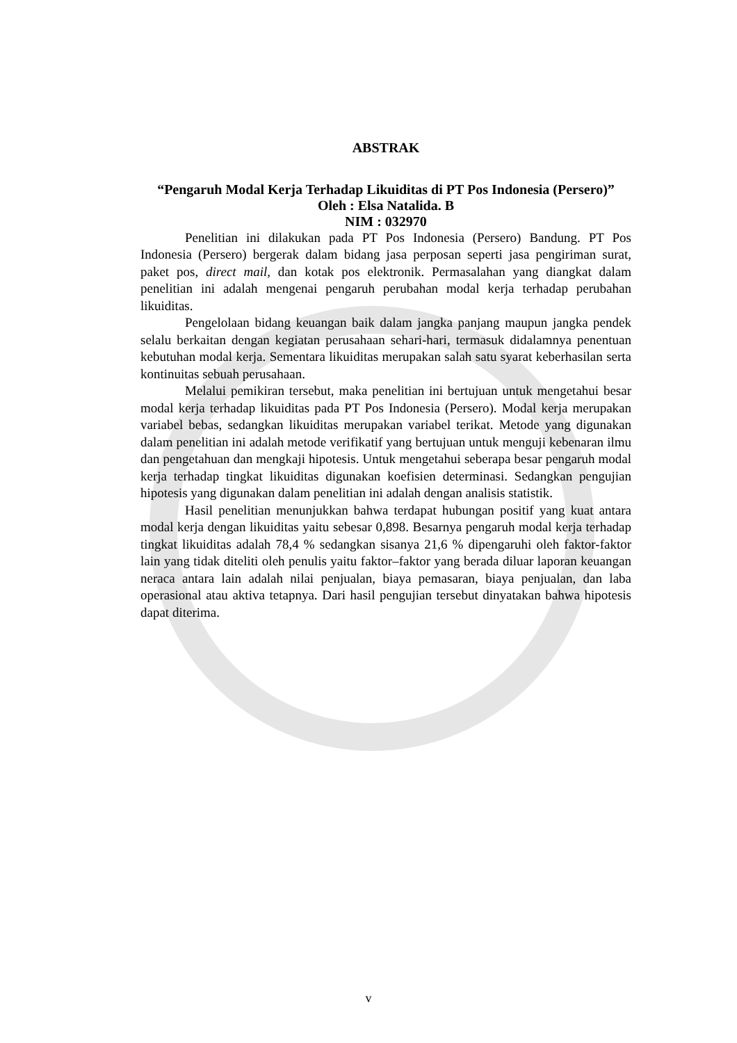ABSTRAK
“Pengaruh Modal Kerja Terhadap Likuiditas di PT Pos Indonesia (Persero)”
Oleh : Elsa Natalida. B
NIM : 032970
Penelitian ini dilakukan pada PT Pos Indonesia (Persero) Bandung. PT Pos Indonesia (Persero) bergerak dalam bidang jasa perposan seperti jasa pengiriman surat, paket pos, direct mail, dan kotak pos elektronik. Permasalahan yang diangkat dalam penelitian ini adalah mengenai pengaruh perubahan modal kerja terhadap perubahan likuiditas.
Pengelolaan bidang keuangan baik dalam jangka panjang maupun jangka pendek selalu berkaitan dengan kegiatan perusahaan sehari-hari, termasuk didalamnya penentuan kebutuhan modal kerja. Sementara likuiditas merupakan salah satu syarat keberhasilan serta kontinuitas sebuah perusahaan.
Melalui pemikiran tersebut, maka penelitian ini bertujuan untuk mengetahui besar modal kerja terhadap likuiditas pada PT Pos Indonesia (Persero). Modal kerja merupakan variabel bebas, sedangkan likuiditas merupakan variabel terikat. Metode yang digunakan dalam penelitian ini adalah metode verifikatif yang bertujuan untuk menguji kebenaran ilmu dan pengetahuan dan mengkaji hipotesis. Untuk mengetahui seberapa besar pengaruh modal kerja terhadap tingkat likuiditas digunakan koefisien determinasi. Sedangkan pengujian hipotesis yang digunakan dalam penelitian ini adalah dengan analisis statistik.
Hasil penelitian menunjukkan bahwa terdapat hubungan positif yang kuat antara modal kerja dengan likuiditas yaitu sebesar 0,898. Besarnya pengaruh modal kerja terhadap tingkat likuiditas adalah 78,4 % sedangkan sisanya 21,6 % dipengaruhi oleh faktor-faktor lain yang tidak diteliti oleh penulis yaitu faktor–faktor yang berada diluar laporan keuangan neraca antara lain adalah nilai penjualan, biaya pemasaran, biaya penjualan, dan laba operasional atau aktiva tetapnya. Dari hasil pengujian tersebut dinyatakan bahwa hipotesis dapat diterima.
v